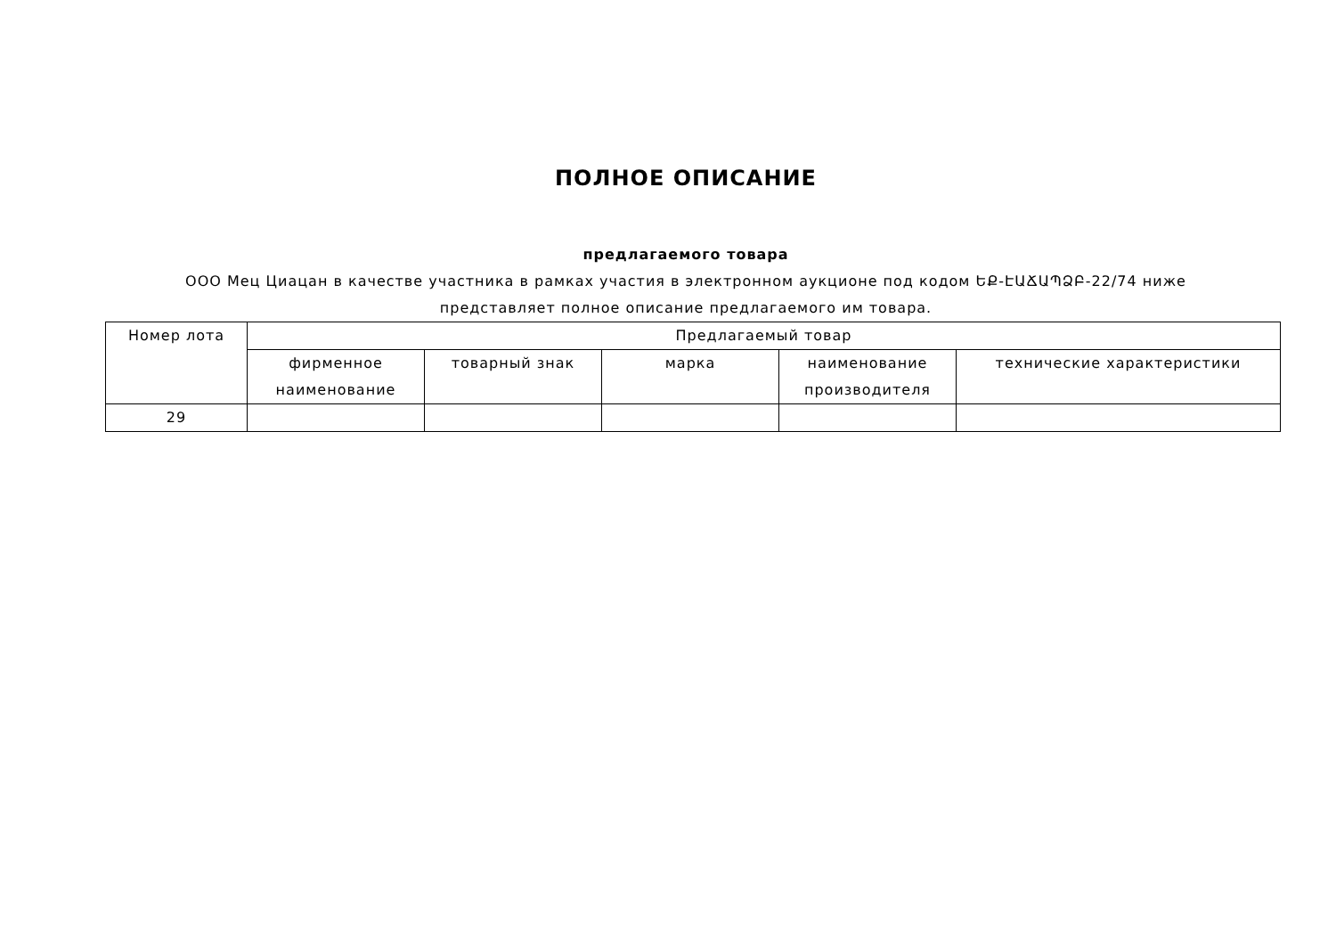ПОЛНОЕ ОПИСАНИЕ
предлагаемого товара
ООО Мец Циацан в качестве участника в рамках участия в электронном аукционе под кодом ԵՔ-ԷԱՃԱՊՁԲ-22/74 ниже представляет полное описание предлагаемого им товара.
| Номер лота | Предлагаемый товар | | | | |
| --- | --- | --- | --- | --- | --- |
| | фирменное наименование | товарный знак | марка | наименование производителя | технические характеристики |
| 29 | | | | | |